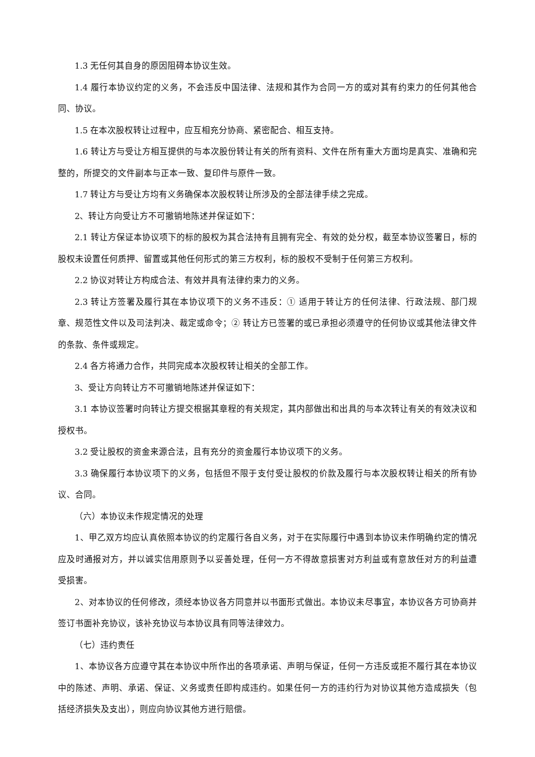1.3 无任何其自身的原因阻碍本协议生效。
1.4 履行本协议约定的义务，不会违反中国法律、法规和其作为合同一方的或对其有约束力的任何其他合同、协议。
1.5 在本次股权转让过程中，应互相充分协商、紧密配合、相互支持。
1.6 转让方与受让方相互提供的与本次股份转让有关的所有资料、文件在所有重大方面均是真实、准确和完整的，所提交的文件副本与正本一致、复印件与原件一致。
1.7 转让方与受让方均有义务确保本次股权转让所涉及的全部法律手续之完成。
2、转让方向受让方不可撤销地陈述并保证如下：
2.1 转让方保证本协议项下的标的股权为其合法持有且拥有完全、有效的处分权，截至本协议签署日，标的股权未设置任何质押、留置或其他任何形式的第三方权利，标的股权不受制于任何第三方权利。
2.2 协议对转让方构成合法、有效并具有法律约束力的义务。
2.3 转让方签署及履行其在本协议项下的义务不违反：① 适用于转让方的任何法律、行政法规、部门规章、规范性文件以及司法判决、裁定或命令；② 转让方已签署的或已承担必须遵守的任何协议或其他法律文件的条款、条件或规定。
2.4 各方将通力合作，共同完成本次股权转让相关的全部工作。
3、受让方向转让方不可撤销地陈述并保证如下：
3.1 本协议签署时向转让方提交根据其章程的有关规定，其内部做出和出具的与本次转让有关的有效决议和授权书。
3.2 受让股权的资金来源合法，且有充分的资金履行本协议项下的义务。
3.3 确保履行本协议项下的义务，包括但不限于支付受让股权的价款及履行与本次股权转让相关的所有协议、合同。
（六）本协议未作规定情况的处理
1、甲乙双方均应认真依照本协议的约定履行各自义务，对于在实际履行中遇到本协议未作明确约定的情况应及时通报对方，并以诚实信用原则予以妥善处理，任何一方不得故意损害对方利益或有意放任对方的利益遭受损害。
2、对本协议的任何修改，须经本协议各方同意并以书面形式做出。本协议未尽事宜，本协议各方可协商并签订书面补充协议，该补充协议与本协议具有同等法律效力。
（七）违约责任
1、本协议各方应遵守其在本协议中所作出的各项承诺、声明与保证，任何一方违反或拒不履行其在本协议中的陈述、声明、承诺、保证、义务或责任即构成违约。如果任何一方的违约行为对协议其他方造成损失（包括经济损失及支出），则应向协议其他方进行赔偿。